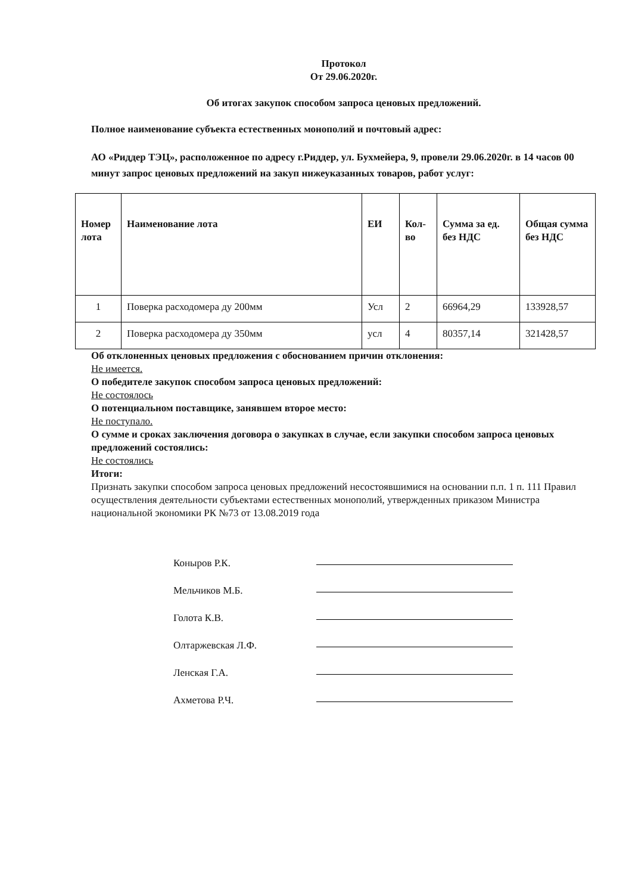Протокол
От 29.06.2020г.
Об итогах закупок способом запроса ценовых предложений.
Полное наименование субъекта естественных монополий и почтовый адрес:
АО «Риддер ТЭЦ», расположенное по адресу г.Риддер, ул. Бухмейера, 9, провели 29.06.2020г. в 14 часов 00 минут запрос ценовых предложений на закуп нижеуказанных товаров, работ услуг:
| Номер лота | Наименование лота | ЕИ | Кол-во | Сумма за ед. без НДС | Общая сумма без НДС |
| --- | --- | --- | --- | --- | --- |
| 1 | Поверка расходомера ду 200мм | Усл | 2 | 66964,29 | 133928,57 |
| 2 | Поверка расходомера ду 350мм | усл | 4 | 80357,14 | 321428,57 |
Об отклоненных ценовых предложения с обоснованием причин отклонения:
Не имеется.
О победителе закупок способом запроса ценовых предложений:
Не состоялось
О потенциальном поставщике, занявшем второе место:
Не поступало.
О сумме и сроках заключения договора о закупках в случае, если закупки способом запроса ценовых предложений состоялись:
Не состоялись
Итоги:
Признать закупки способом запроса ценовых предложений несостоявшимися на основании п.п. 1 п. 111 Правил осуществления деятельности субъектами естественных монополий, утвержденных приказом Министра национальной экономики РК №73 от 13.08.2019 года
Коныров Р.К.
Мельчиков М.Б.
Голота К.В.
Олтаржевская Л.Ф.
Ленская Г.А.
Ахметова Р.Ч.